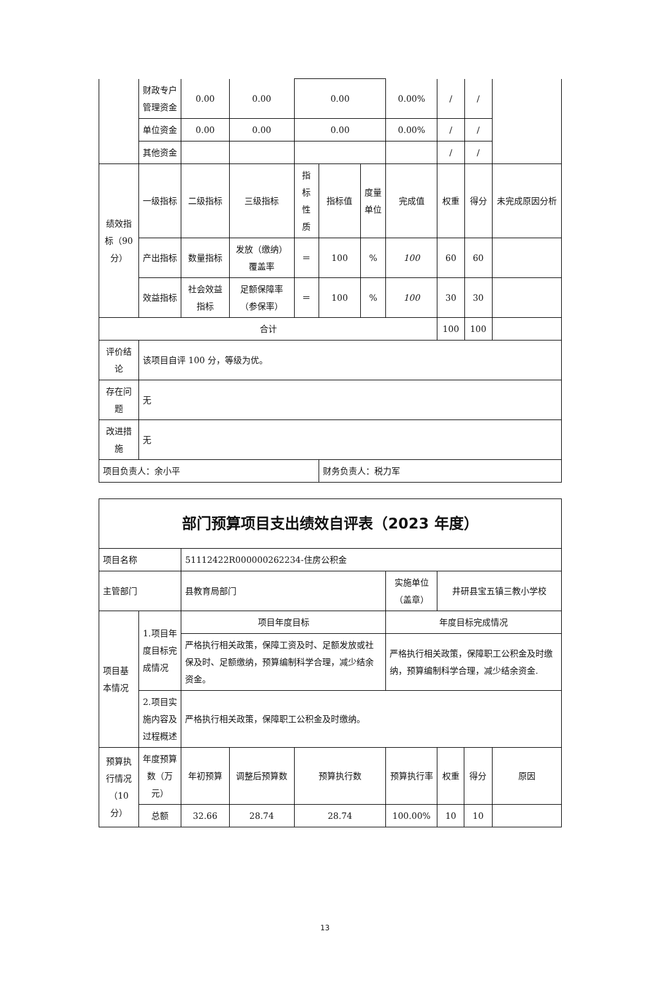| | 财政专户管理资金 | 0.00 | 0.00 | 0.00 | | | 0.00% | / | / | |
| | 单位资金 | 0.00 | 0.00 | 0.00 | | | 0.00% | / | / | |
| | 其他资金 | | | | | | | / | / | |
| 绩效指标（90分） | 一级指标 | 二级指标 | 三级指标 | 指标性质 | 指标值 | 度量单位 | 完成值 | 权重 | 得分 | 未完成原因分析 |
| | 产出指标 | 数量指标 | 发放（缴纳）覆盖率 | ＝ | 100 | % | 100 | 60 | 60 | |
| | 效益指标 | 社会效益指标 | 足额保障率（参保率） | ＝ | 100 | % | 100 | 30 | 30 | |
| 合计 | | | | | | | | 100 | 100 | |
| 评价结论 | 该项目自评 100 分，等级为优。 | | | | | | | | | |
| 存在问题 | 无 | | | | | | | | | |
| 改进措施 | 无 | | | | | | | | | |
| 项目负责人：余小平 | | | | | 财务负责人：税力军 | | | | | |
| 部门预算项目支出绩效自评表（2023 年度） | | | | | | | | |
| 项目名称 | | 51112422R000000262234-住房公积金 | | | | | | |
| 主管部门 | | 县教育局部门 | | | 实施单位（盖章） | 井研县宝五镇三教小学校 | | |
| 项目基本情况 | 1.项目年度目标完成情况 | 项目年度目标 | | | 年度目标完成情况 | | | |
| | | 严格执行相关政策，保障工资及时、足额发放或社保及时、足额缴纳，预算编制科学合理，减少结余资金。 | | | 严格执行相关政策，保障职工公积金及时缴纳，预算编制科学合理，减少结余资金. | | | |
| | 2.项目实施内容及过程概述 | 严格执行相关政策，保障职工公积金及时缴纳。 | | | | | | |
| 预算执行情况（10分） | 年度预算数（万元） | 年初预算 | 调整后预算数 | 预算执行数 | 预算执行率 | 权重 | 得分 | 原因 |
| | 总额 | 32.66 | 28.74 | 28.74 | 100.00% | 10 | 10 | |
13